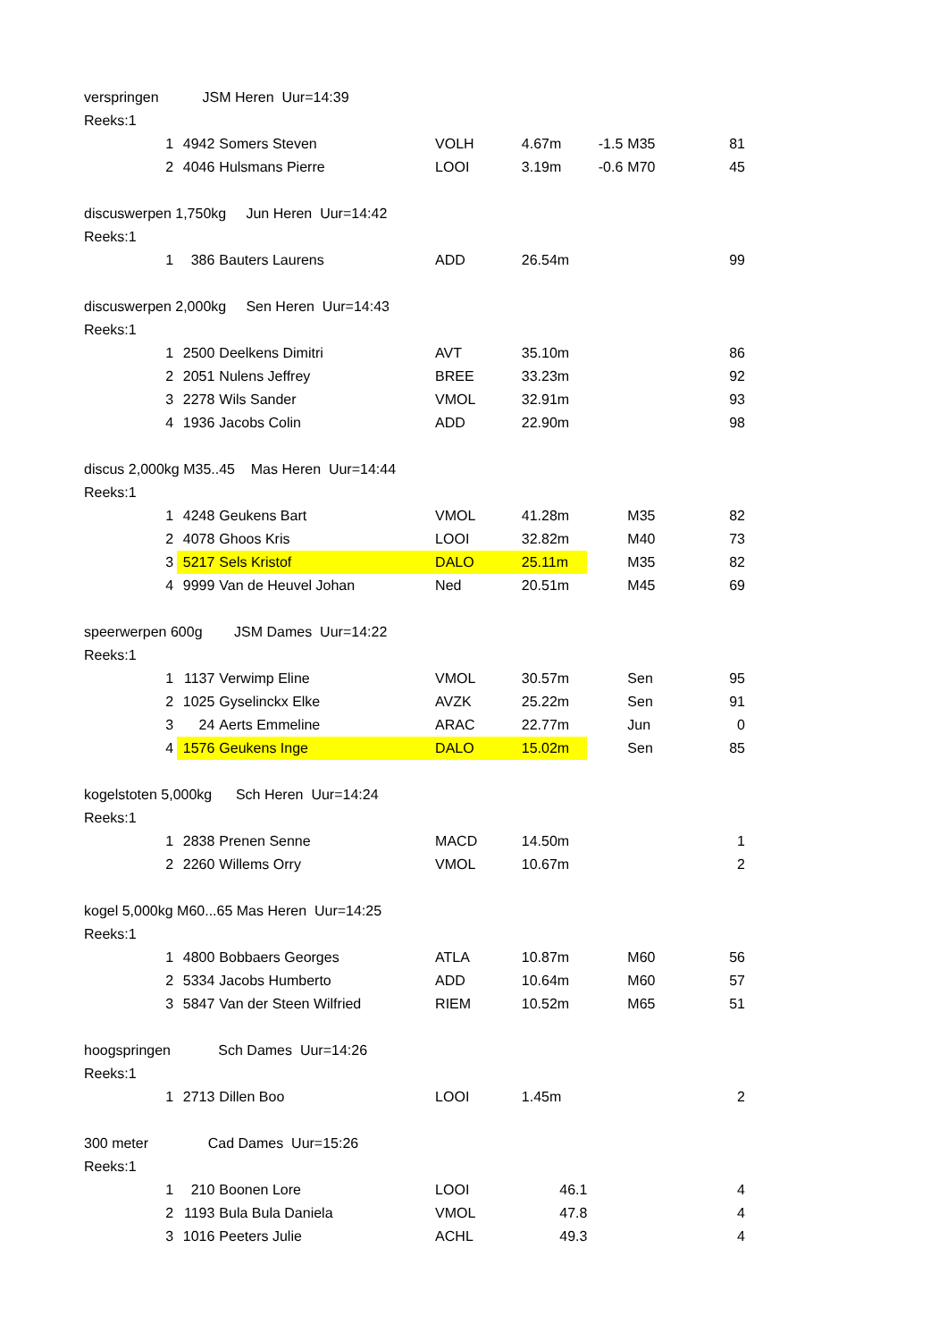| verspringen JSM Heren Uur=14:39 | | | | | | | | |
| Reeks:1 | | | | | | | | |
| | 1 | 4942 | Somers Steven | VOLH | 4.67m | -1.5 | M35 | 81 |
| | 2 | 4046 | Hulsmans Pierre | LOOI | 3.19m | -0.6 | M70 | 45 |
| discuswerpen 1,750kg Jun Heren Uur=14:42 | | | | | | | | |
| Reeks:1 | | | | | | | | |
| | 1 | 386 | Bauters Laurens | ADD | 26.54m | | | 99 |
| discuswerpen 2,000kg Sen Heren Uur=14:43 | | | | | | | | |
| Reeks:1 | | | | | | | | |
| | 1 | 2500 | Deelkens Dimitri | AVT | 35.10m | | | 86 |
| | 2 | 2051 | Nulens Jeffrey | BREE | 33.23m | | | 92 |
| | 3 | 2278 | Wils Sander | VMOL | 32.91m | | | 93 |
| | 4 | 1936 | Jacobs Colin | ADD | 22.90m | | | 98 |
| discus 2,000kg M35..45 Mas Heren Uur=14:44 | | | | | | | | |
| Reeks:1 | | | | | | | | |
| | 1 | 4248 | Geukens Bart | VMOL | 41.28m | | M35 | 82 |
| | 2 | 4078 | Ghoos Kris | LOOI | 32.82m | | M40 | 73 |
| | 3 | 5217 | Sels Kristof | DALO | 25.11m | | M35 | 82 |
| | 4 | 9999 | Van de Heuvel Johan | Ned | 20.51m | | M45 | 69 |
| speerwerpen 600g JSM Dames Uur=14:22 | | | | | | | | |
| Reeks:1 | | | | | | | | |
| | 1 | 1137 | Verwimp Eline | VMOL | 30.57m | | Sen | 95 |
| | 2 | 1025 | Gyselinckx Elke | AVZK | 25.22m | | Sen | 91 |
| | 3 | 24 | Aerts Emmeline | ARAC | 22.77m | | Jun | 0 |
| | 4 | 1576 | Geukens Inge | DALO | 15.02m | | Sen | 85 |
| kogelstoten 5,000kg Sch Heren Uur=14:24 | | | | | | | | |
| Reeks:1 | | | | | | | | |
| | 1 | 2838 | Prenen Senne | MACD | 14.50m | | | 1 |
| | 2 | 2260 | Willems Orry | VMOL | 10.67m | | | 2 |
| kogel 5,000kg M60...65 Mas Heren Uur=14:25 | | | | | | | | |
| Reeks:1 | | | | | | | | |
| | 1 | 4800 | Bobbaers Georges | ATLA | 10.87m | | M60 | 56 |
| | 2 | 5334 | Jacobs Humberto | ADD | 10.64m | | M60 | 57 |
| | 3 | 5847 | Van der Steen Wilfried | RIEM | 10.52m | | M65 | 51 |
| hoogspringen Sch Dames Uur=14:26 | | | | | | | | |
| Reeks:1 | | | | | | | | |
| | 1 | 2713 | Dillen Boo | LOOI | 1.45m | | | 2 |
| 300 meter Cad Dames Uur=15:26 | | | | | | | | |
| Reeks:1 | | | | | | | | |
| | 1 | 210 | Boonen Lore | LOOI | 46.1 | | | 4 |
| | 2 | 1193 | Bula Bula Daniela | VMOL | 47.8 | | | 4 |
| | 3 | 1016 | Peeters Julie | ACHL | 49.3 | | | 4 |